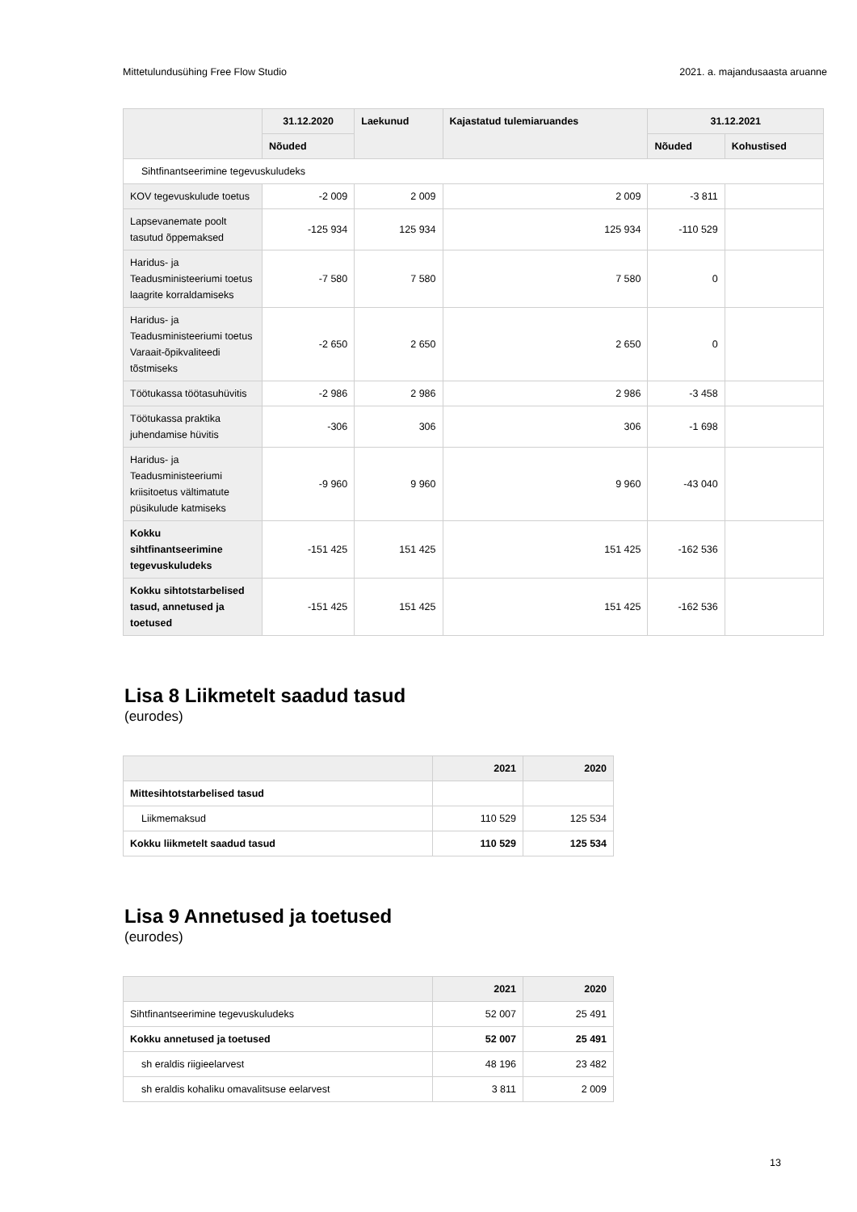Mittetulundusühing Free Flow Studio 2021. a. majandusaasta aruanne
| | 31.12.2020 | Laekunud | Kajastatud tulemiaruandes | 31.12.2021 | |
| --- | --- | --- | --- | --- | --- |
| | Nõuded | | | Nõuded | Kohustised |
| Sihtfinantseerimine tegevuskuludeks | | | | | |
| KOV tegevuskulude toetus | -2 009 | 2 009 | 2 009 | -3 811 | |
| Lapsevanemate poolt tasutud õppemaksed | -125 934 | 125 934 | 125 934 | -110 529 | |
| Haridus- ja Teadusministeeriumi toetus laagrite korraldamiseks | -7 580 | 7 580 | 7 580 | 0 | |
| Haridus- ja Teadusministeeriumi toetus Varaait-õpikvaliteedi tõstmiseks | -2 650 | 2 650 | 2 650 | 0 | |
| Töötukassa töötasuhüvitis | -2 986 | 2 986 | 2 986 | -3 458 | |
| Töötukassa praktika juhendamise hüvitis | -306 | 306 | 306 | -1 698 | |
| Haridus- ja Teadusministeeriumi kriisitoetus vältimatute püsikulude katmiseks | -9 960 | 9 960 | 9 960 | -43 040 | |
| Kokku sihtfinantseerimine tegevuskuludeks | -151 425 | 151 425 | 151 425 | -162 536 | |
| Kokku sihtotstarbelised tasud, annetused ja toetused | -151 425 | 151 425 | 151 425 | -162 536 | |
Lisa 8 Liikmetelt saadud tasud
(eurodes)
| | 2021 | 2020 |
| --- | --- | --- |
| Mittesihtotstarbelised tasud | | |
| Liikmemaksud | 110 529 | 125 534 |
| Kokku liikmetelt saadud tasud | 110 529 | 125 534 |
Lisa 9 Annetused ja toetused
(eurodes)
| | 2021 | 2020 |
| --- | --- | --- |
| Sihtfinantseerimine tegevuskuludeks | 52 007 | 25 491 |
| Kokku annetused ja toetused | 52 007 | 25 491 |
| sh eraldis riigieelarvest | 48 196 | 23 482 |
| sh eraldis kohaliku omavalitsuse eelarvest | 3 811 | 2 009 |
13